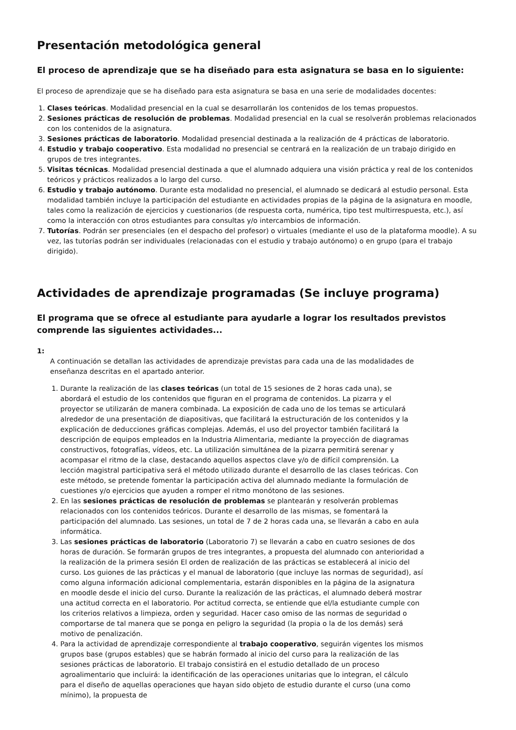Presentación metodológica general
El proceso de aprendizaje que se ha diseñado para esta asignatura se basa en lo siguiente:
El proceso de aprendizaje que se ha diseñado para esta asignatura se basa en una serie de modalidades docentes:
1. Clases teóricas. Modalidad presencial en la cual se desarrollarán los contenidos de los temas propuestos.
2. Sesiones prácticas de resolución de problemas. Modalidad presencial en la cual se resolverán problemas relacionados con los contenidos de la asignatura.
3. Sesiones prácticas de laboratorio. Modalidad presencial destinada a la realización de 4 prácticas de laboratorio.
4. Estudio y trabajo cooperativo. Esta modalidad no presencial se centrará en la realización de un trabajo dirigido en grupos de tres integrantes.
5. Visitas técnicas. Modalidad presencial destinada a que el alumnado adquiera una visión práctica y real de los contenidos teóricos y prácticos realizados a lo largo del curso.
6. Estudio y trabajo autónomo. Durante esta modalidad no presencial, el alumnado se dedicará al estudio personal. Esta modalidad también incluye la participación del estudiante en actividades propias de la página de la asignatura en moodle, tales como la realización de ejercicios y cuestionarios (de respuesta corta, numérica, tipo test multirrespuesta, etc.), así como la interacción con otros estudiantes para consultas y/o intercambios de información.
7. Tutorías. Podrán ser presenciales (en el despacho del profesor) o virtuales (mediante el uso de la plataforma moodle). A su vez, las tutorías podrán ser individuales (relacionadas con el estudio y trabajo autónomo) o en grupo (para el trabajo dirigido).
Actividades de aprendizaje programadas (Se incluye programa)
El programa que se ofrece al estudiante para ayudarle a lograr los resultados previstos comprende las siguientes actividades...
1:
A continuación se detallan las actividades de aprendizaje previstas para cada una de las modalidades de enseñanza descritas en el apartado anterior.
1. Durante la realización de las clases teóricas (un total de 15 sesiones de 2 horas cada una), se abordará el estudio de los contenidos que figuran en el programa de contenidos. La pizarra y el proyector se utilizarán de manera combinada. La exposición de cada uno de los temas se articulará alrededor de una presentación de diapositivas, que facilitará la estructuración de los contenidos y la explicación de deducciones gráficas complejas. Además, el uso del proyector también facilitará la descripción de equipos empleados en la Industria Alimentaria, mediante la proyección de diagramas constructivos, fotografías, vídeos, etc. La utilización simultánea de la pizarra permitirá serenar y acompasar el ritmo de la clase, destacando aquellos aspectos clave y/o de difícil comprensión. La lección magistral participativa será el método utilizado durante el desarrollo de las clases teóricas. Con este método, se pretende fomentar la participación activa del alumnado mediante la formulación de cuestiones y/o ejercicios que ayuden a romper el ritmo monótono de las sesiones.
2. En las sesiones prácticas de resolución de problemas se plantearán y resolverán problemas relacionados con los contenidos teóricos. Durante el desarrollo de las mismas, se fomentará la participación del alumnado. Las sesiones, un total de 7 de 2 horas cada una, se llevarán a cabo en aula informática.
3. Las sesiones prácticas de laboratorio (Laboratorio 7) se llevarán a cabo en cuatro sesiones de dos horas de duración. Se formarán grupos de tres integrantes, a propuesta del alumnado con anterioridad a la realización de la primera sesión El orden de realización de las prácticas se establecerá al inicio del curso. Los guiones de las prácticas y el manual de laboratorio (que incluye las normas de seguridad), así como alguna información adicional complementaria, estarán disponibles en la página de la asignatura en moodle desde el inicio del curso. Durante la realización de las prácticas, el alumnado deberá mostrar una actitud correcta en el laboratorio. Por actitud correcta, se entiende que el/la estudiante cumple con los criterios relativos a limpieza, orden y seguridad. Hacer caso omiso de las normas de seguridad o comportarse de tal manera que se ponga en peligro la seguridad (la propia o la de los demás) será motivo de penalización.
4. Para la actividad de aprendizaje correspondiente al trabajo cooperativo, seguirán vigentes los mismos grupos base (grupos estables) que se habrán formado al inicio del curso para la realización de las sesiones prácticas de laboratorio. El trabajo consistirá en el estudio detallado de un proceso agroalimentario que incluirá: la identificación de las operaciones unitarias que lo integran, el cálculo para el diseño de aquellas operaciones que hayan sido objeto de estudio durante el curso (una como mínimo), la propuesta de